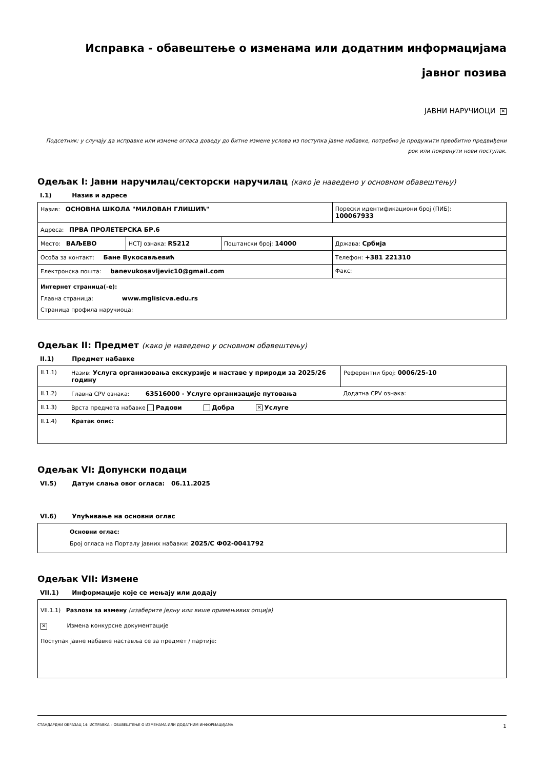Исправка - обавештење о изменама или додатним информацијама
јавног позива
ЈАВНИ НАРУЧИОЦИ ✕
Подсетник: у случају да исправке или измене огласа доведу до битне измене услова из поступка јавне набавке, потребно је продужити првобитно предвиђени рок или покренути нови поступак.
Одељак I: Јавни наручилац/секторски наручилац (како је наведено у основном обавештењу)
I.1) Назив и адресе
| Назив: ОСНОВНА ШКОЛА "МИЛОВАН ГЛИШИЋ" | | | Порески идентификациони број (ПИБ): 100067933 |
| Адреса: ПРВА ПРОЛЕТЕРСКА БР.6 | | | |
| Место: ВАЉЕВО | НСТЈ ознака: RS212 | Поштански број: 14000 | Држава: Србија |
| Особа за контакт: Бане Вукосављевић | | | Телефон: +381 221310 |
| Електронска пошта: banevukosavljevic10@gmail.com | | | Факс: |
| Интернет страница(-е): Главна страница: www.mglisicva.edu.rs Страница профила наручиоца: | | | |
Одељак II: Предмет (како је наведено у основном обавештењу)
II.1) Предмет набавке
| II.1.1) | Назив: Услуга организовања екскурзије и наставе у природи за 2025/26 годину | Референтни број: 0006/25-10 |
| II.1.2) | Главна CPV ознака: 63516000 - Услуге организације путовања | Додатна CPV ознака: |
| II.1.3) | Врста предмета набавке Радови Добра ✕ Услуге | |
| II.1.4) | Кратак опис: | |
Одељак VI: Допунски подаци
VI.5) Датум слања овог огласа: 06.11.2025
VI.6) Упућивање на основни оглас
| Основни оглас: Број огласа на Порталу јавних набавки: 2025/С Ф02-0041792 |
Одељак VII: Измене
VII.1) Информације које се мењају или додају
| VII.1.1) Разлози за измену (изаберите једну или више примењивих опција) ✕ Измена конкурсне документације Поступак јавне набавке наставља се за предмет / партије: |
СТАНДАРДНИ ОБРАЗАЦ 14: ИСПРАВКА – ОБАВЕШТЕЊЕ О ИЗМЕНАМА ИЛИ ДОДАТНИМ ИНФОРМАЦИЈАМА 1